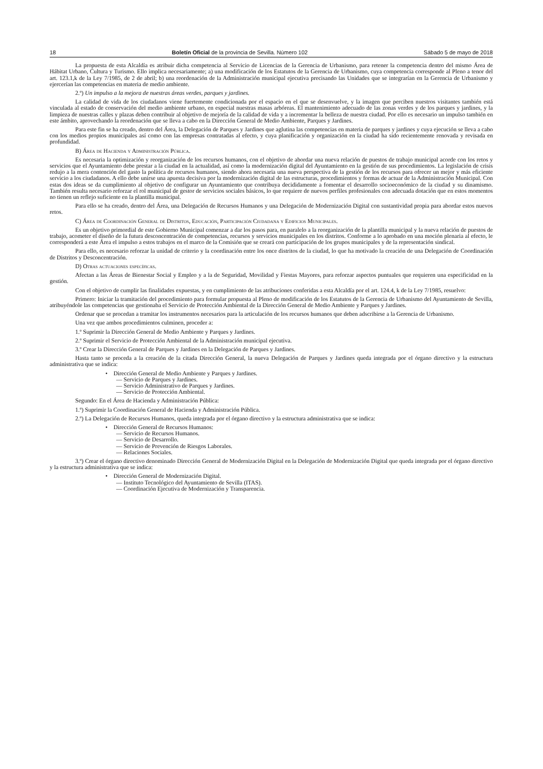18 Boletín Oficial de la provincia de Sevilla. Número 102 Sábado 5 de mayo de 2018
La propuesta de esta Alcaldía es atribuir dicha competencia al Servicio de Licencias de la Gerencia de Urbanismo, para retener la competencia dentro del mismo Área de Hábitat Urbano, Cultura y Turismo. Ello implica necesariamente; a) una modificación de los Estatutos de la Gerencia de Urbanismo, cuya competencia corresponde al Pleno a tenor del art. 123.1,k de la Ley 7/1985, de 2 de abril; b) una reordenación de la Administración municipal ejecutiva precisando las Unidades que se integrarían en la Gerencia de Urbanismo y ejercerían las competencias en materia de medio ambiente.
2.º) Un impulso a la mejora de nuestras áreas verdes, parques y jardines.
La calidad de vida de los ciudadanos viene fuertemente condicionada por el espacio en el que se desenvuelve, y la imagen que perciben nuestros visitantes también está vinculada al estado de conservación del medio ambiente urbano, en especial nuestras masas arbóreas. El mantenimiento adecuado de las zonas verdes y de los parques y jardines, y la limpieza de nuestras calles y plazas deben contribuir al objetivo de mejoría de la calidad de vida y a incrementar la belleza de nuestra ciudad. Por ello es necesario un impulso también en este ámbito, aprovechando la reordenación que se lleva a cabo en la Dirección General de Medio Ambiente, Parques y Jardines.
Para este fin se ha creado, dentro del Área, la Delegación de Parques y Jardines que aglutina las competencias en materia de parques y jardines y cuya ejecución se lleva a cabo con los medios propios municipales así como con las empresas contratadas al efecto, y cuya planificación y organización en la ciudad ha sido recientemente renovada y revisada en profundidad.
B) Área de Hacienda y Administración Pública.
Es necesaria la optimización y reorganización de los recursos humanos, con el objetivo de abordar una nueva relación de puestos de trabajo municipal acorde con los retos y servicios que el Ayuntamiento debe prestar a la ciudad en la actualidad, así como la modernización digital del Ayuntamiento en la gestión de sus procedimientos. La legislación de crisis redujo a la mera contención del gasto la política de recursos humanos, siendo ahora necesaria una nueva perspectiva de la gestión de los recursos para ofrecer un mejor y más eficiente servicio a los ciudadanos. A ello debe unirse una apuesta decisiva por la modernización digital de las estructuras, procedimientos y formas de actuar de la Administración Municipal. Con estas dos ideas se da cumplimiento al objetivo de configurar un Ayuntamiento que contribuya decididamente a fomentar el desarrollo socioeconómico de la ciudad y su dinamismo. También resulta necesario reforzar el rol municipal de gestor de servicios sociales básicos, lo que requiere de nuevos perfiles profesionales con adecuada dotación que en estos momentos no tienen un reflejo suficiente en la plantilla municipal.
Para ello se ha creado, dentro del Área, una Delegación de Recursos Humanos y una Delegación de Modernización Digital con sustantividad propia para abordar estos nuevos retos.
C) Área de Coordinación General de Distritos, Educación, Participación Ciudadana y Edificios Municipales.
Es un objetivo primordial de este Gobierno Municipal comenzar a dar los pasos para, en paralelo a la reorganización de la plantilla municipal y la nueva relación de puestos de trabajo, acometer el diseño de la futura desconcentración de competencias, recursos y servicios municipales en los distritos. Conforme a lo aprobado en una moción plenaria al efecto, le corresponderá a este Área el impulso a estos trabajos en el marco de la Comisión que se creará con participación de los grupos municipales y de la representación sindical.
Para ello, es necesario reforzar la unidad de criterio y la coordinación entre los once distritos de la ciudad, lo que ha motivado la creación de una Delegación de Coordinación de Distritos y Desconcentración.
D) Otras actuaciones específicas.
Afectan a las Áreas de Bienestar Social y Empleo y a la de Seguridad, Movilidad y Fiestas Mayores, para reforzar aspectos puntuales que requieren una especificidad en la gestión.
Con el objetivo de cumplir las finalidades expuestas, y en cumplimiento de las atribuciones conferidas a esta Alcaldía por el art. 124.4, k de la Ley 7/1985, resuelvo:
Primero: Iniciar la tramitación del procedimiento para formular propuesta al Pleno de modificación de los Estatutos de la Gerencia de Urbanismo del Ayuntamiento de Sevilla, atribuyéndole las competencias que gestionaba el Servicio de Protección Ambiental de la Dirección General de Medio Ambiente y Parques y Jardines.
Ordenar que se procedan a tramitar los instrumentos necesarios para la articulación de los recursos humanos que deben adscribirse a la Gerencia de Urbanismo.
Una vez que ambos procedimientos culminen, proceder a:
1.º Suprimir la Dirección General de Medio Ambiente y Parques y Jardines.
2.º Suprimir el Servicio de Protección Ambiental de la Administración municipal ejecutiva.
3.º Crear la Dirección General de Parques y Jardines en la Delegación de Parques y Jardines.
Hasta tanto se proceda a la creación de la citada Dirección General, la nueva Delegación de Parques y Jardines queda integrada por el órgano directivo y la estructura administrativa que se indica:
• Dirección General de Medio Ambiente y Parques y Jardines.
— Servicio de Parques y Jardines.
— Servicio Administrativo de Parques y Jardines.
— Servicio de Protección Ambiental.
Segundo: En el Área de Hacienda y Administración Pública:
1.º) Suprimir la Coordinación General de Hacienda y Administración Pública.
2.º) La Delegación de Recursos Humanos, queda integrada por el órgano directivo y la estructura administrativa que se indica:
• Dirección General de Recursos Humanos:
— Servicio de Recursos Humanos.
— Servicio de Desarrollo.
— Servicio de Prevención de Riesgos Laborales.
— Relaciones Sociales.
3.º) Crear el órgano directivo denominado Dirección General de Modernización Digital en la Delegación de Modernización Digital que queda integrada por el órgano directivo y la estructura administrativa que se indica:
• Dirección General de Modernización Digital.
— Instituto Tecnológico del Ayuntamiento de Sevilla (ITAS).
— Coordinación Ejecutiva de Modernización y Transparencia.